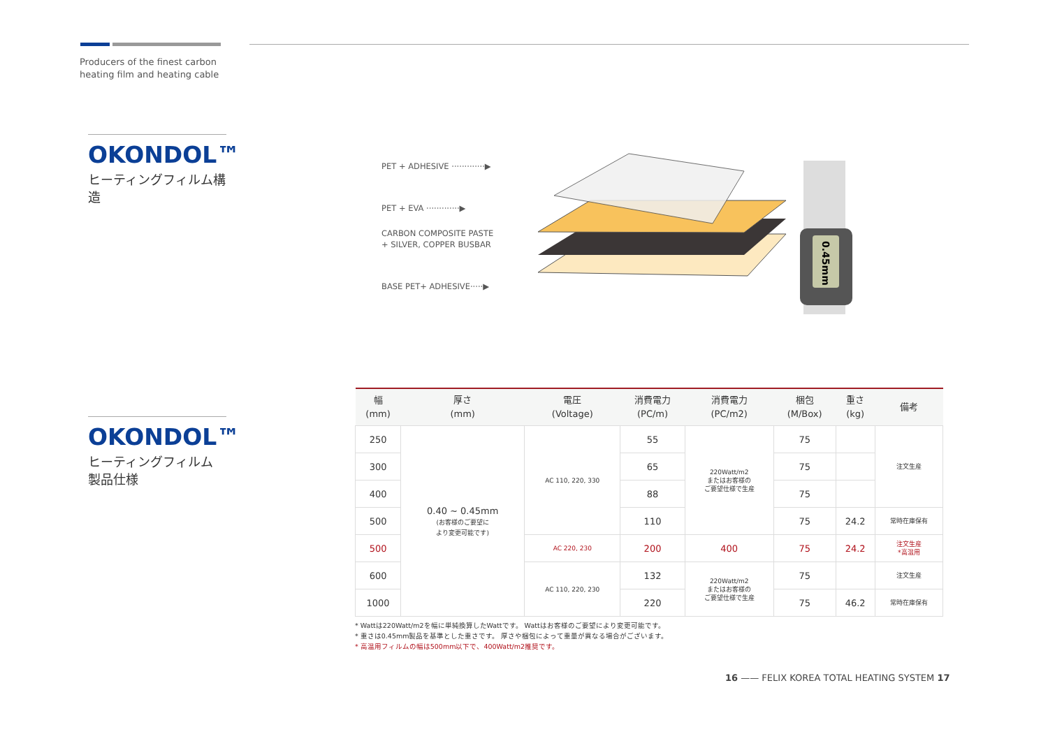Producers of the finest carbon
heating film and heating cable
OKONDOL™
ヒーティングフィルム構造
OKONDOL™
ヒーティングフィルム
製品仕様
PET + ADHESIVE ·············▶
PET + EVA ·············▶
CARBON COMPOSITE PASTE
+ SILVER, COPPER BUSBAR
BASE PET+ ADHESIVE·····▶
0.45mm
| 幅 (mm) | 厚さ (mm) | 電圧 (Voltage) | 消費電力 (PC/m) | 消費電力 (PC/m2) | 梱包 (M/Box) | 重さ (kg) | 備考 |
| --- | --- | --- | --- | --- | --- | --- | --- |
| 250 | 0.40 ~ 0.45mm (お客様のご要望に より変更可能です) | AC 110, 220, 330 | 55 | 220Watt/m2 またはお客様の ご要望仕様で生産 | 75 | | 注文生産 |
| 300 | | | 65 | | 75 | | |
| 400 | | | 88 | | 75 | | |
| 500 | | | 110 | | 75 | 24.2 | 常時在庫保有 |
| 500 | | AC 220, 230 | 200 | 400 | 75 | 24.2 | 注文生産 *高温用 |
| 600 | | AC 110, 220, 230 | 132 | 220Watt/m2 またはお客様の ご要望仕様で生産 | 75 | | 注文生産 |
| 1000 | | | 220 | | 75 | 46.2 | 常時在庫保有 |
* Wattは220Watt/m2を幅に単純換算したWattです。 Wattはお客様のご要望により変更可能です。
* 重さは0.45mm製品を基準とした重さです。 厚さや梱包によって重量が異なる場合がございます。
* 高温用フィルムの幅は500mm以下で、400Watt/m2推奨です。
16 —— FELIX KOREA TOTAL HEATING SYSTEM 17